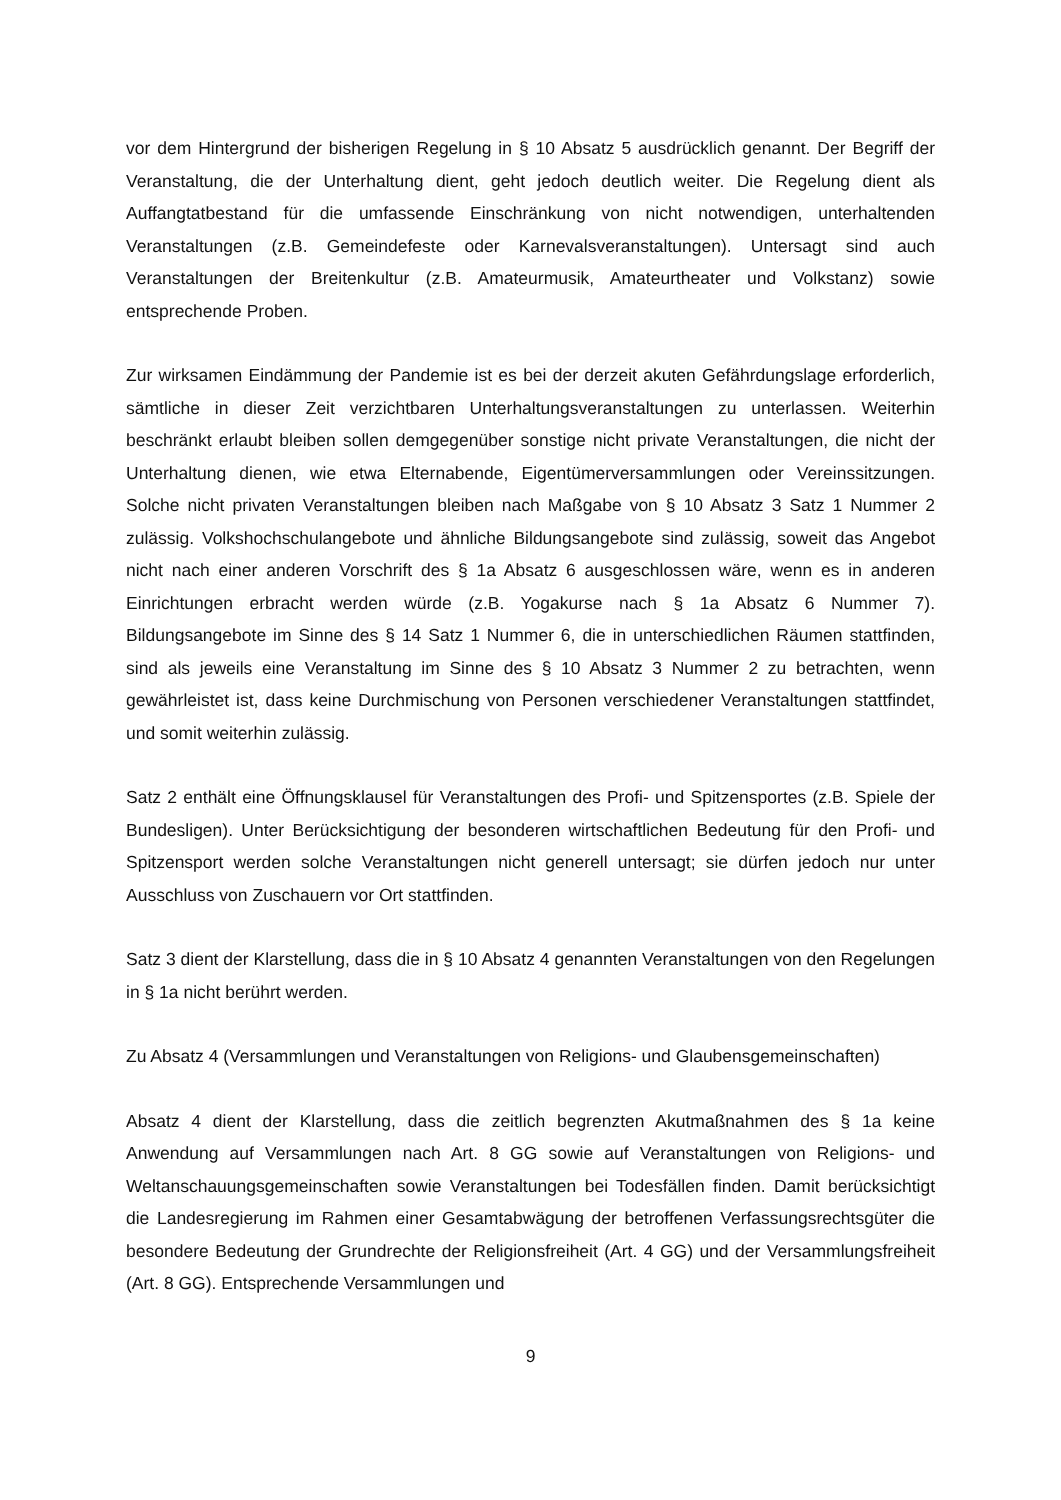vor dem Hintergrund der bisherigen Regelung in § 10 Absatz 5 ausdrücklich genannt. Der Begriff der Veranstaltung, die der Unterhaltung dient, geht jedoch deutlich weiter. Die Regelung dient als Auffangtatbestand für die umfassende Einschränkung von nicht notwendigen, unterhaltenden Veranstaltungen (z.B. Gemeindefeste oder Karnevalsveranstaltungen). Untersagt sind auch Veranstaltungen der Breitenkultur (z.B. Amateurmusik, Amateurtheater und Volkstanz) sowie entsprechende Proben.
Zur wirksamen Eindämmung der Pandemie ist es bei der derzeit akuten Gefährdungslage erforderlich, sämtliche in dieser Zeit verzichtbaren Unterhaltungsveranstaltungen zu unterlassen. Weiterhin beschränkt erlaubt bleiben sollen demgegenüber sonstige nicht private Veranstaltungen, die nicht der Unterhaltung dienen, wie etwa Elternabende, Eigentümerversammlungen oder Vereinssitzungen. Solche nicht privaten Veranstaltungen bleiben nach Maßgabe von § 10 Absatz 3 Satz 1 Nummer 2 zulässig. Volkshochschulangebote und ähnliche Bildungsangebote sind zulässig, soweit das Angebot nicht nach einer anderen Vorschrift des § 1a Absatz 6 ausgeschlossen wäre, wenn es in anderen Einrichtungen erbracht werden würde (z.B. Yogakurse nach § 1a Absatz 6 Nummer 7). Bildungsangebote im Sinne des § 14 Satz 1 Nummer 6, die in unterschiedlichen Räumen stattfinden, sind als jeweils eine Veranstaltung im Sinne des § 10 Absatz 3 Nummer 2 zu betrachten, wenn gewährleistet ist, dass keine Durchmischung von Personen verschiedener Veranstaltungen stattfindet, und somit weiterhin zulässig.
Satz 2 enthält eine Öffnungsklausel für Veranstaltungen des Profi- und Spitzensportes (z.B. Spiele der Bundesligen). Unter Berücksichtigung der besonderen wirtschaftlichen Bedeutung für den Profi- und Spitzensport werden solche Veranstaltungen nicht generell untersagt; sie dürfen jedoch nur unter Ausschluss von Zuschauern vor Ort stattfinden.
Satz 3 dient der Klarstellung, dass die in § 10 Absatz 4 genannten Veranstaltungen von den Regelungen in § 1a nicht berührt werden.
Zu Absatz 4 (Versammlungen und Veranstaltungen von Religions- und Glaubensgemeinschaften)
Absatz 4 dient der Klarstellung, dass die zeitlich begrenzten Akutmaßnahmen des § 1a keine Anwendung auf Versammlungen nach Art. 8 GG sowie auf Veranstaltungen von Religions- und Weltanschauungsgemeinschaften sowie Veranstaltungen bei Todesfällen finden. Damit berücksichtigt die Landesregierung im Rahmen einer Gesamtabwägung der betroffenen Verfassungsrechtsgüter die besondere Bedeutung der Grundrechte der Religionsfreiheit (Art. 4 GG) und der Versammlungsfreiheit (Art. 8 GG). Entsprechende Versammlungen und
9